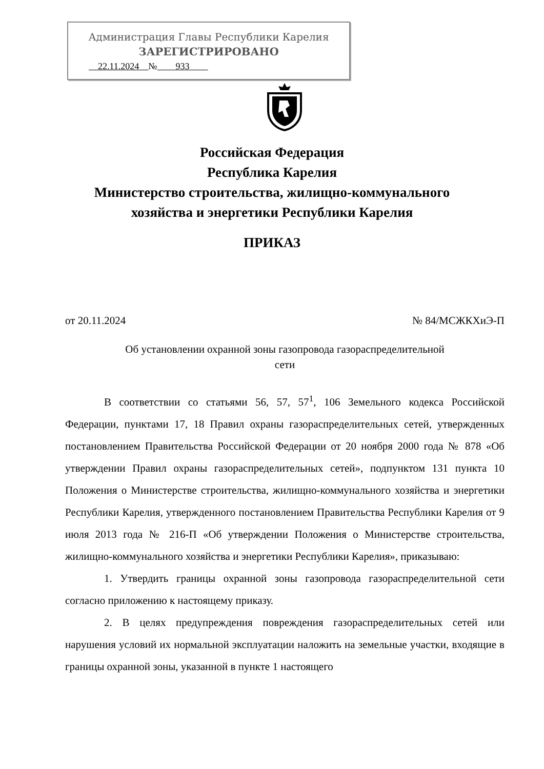Администрация Главы Республики Карелия
ЗАРЕГИСТРИРОВАНО
22.11.2024 № 933
Российская Федерация
Республика Карелия
Министерство строительства, жилищно-коммунального
хозяйства и энергетики Республики Карелия
ПРИКАЗ
от 20.11.2024 № 84/МСЖКХиЭ-П
Об установлении охранной зоны газопровода газораспределительной
сети
В соответствии со статьями 56, 57, 57<sup>1</sup>, 106 Земельного кодекса Российской Федерации, пунктами 17, 18 Правил охраны газораспределительных сетей, утвержденных постановлением Правительства Российской Федерации от 20 ноября 2000 года № 878 «Об утверждении Правил охраны газораспределительных сетей», подпунктом 131 пункта 10 Положения о Министерстве строительства, жилищно-коммунального хозяйства и энергетики Республики Карелия, утвержденного постановлением Правительства Республики Карелия от 9 июля 2013 года № 216-П «Об утверждении Положения о Министерстве строительства, жилищно-коммунального хозяйства и энергетики Республики Карелия», приказываю:
1. Утвердить границы охранной зоны газопровода газораспределительной сети согласно приложению к настоящему приказу.
2. В целях предупреждения повреждения газораспределительных сетей или нарушения условий их нормальной эксплуатации наложить на земельные участки, входящие в границы охранной зоны, указанной в пункте 1 настоящего